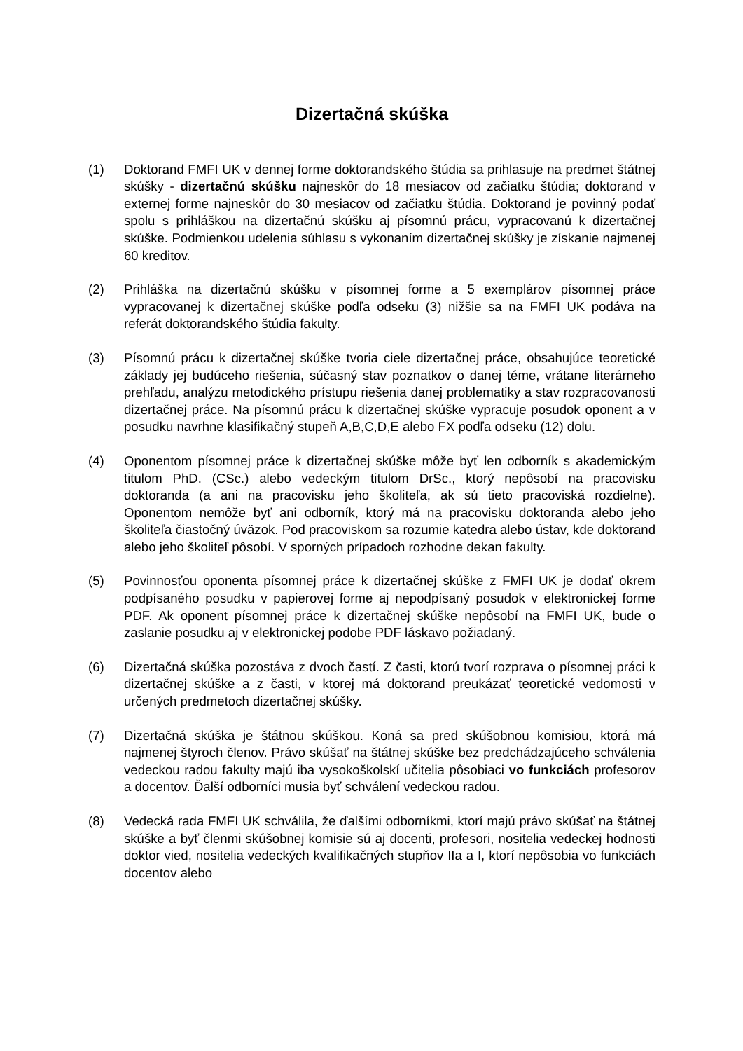Dizertačná skúška
(1) Doktorand FMFI UK v dennej forme doktorandského štúdia sa prihlasuje na predmet štátnej skúšky - dizertačnú skúšku najneskôr do 18 mesiacov od začiatku štúdia; doktorand v externej forme najneskôr do 30 mesiacov od začiatku štúdia. Doktorand je povinný podať spolu s prihláškou na dizertačnú skúšku aj písomnú prácu, vypracovanú k dizertačnej skúške. Podmienkou udelenia súhlasu s vykonaním dizertačnej skúšky je získanie najmenej 60 kreditov.
(2) Prihláška na dizertačnú skúšku v písomnej forme a 5 exemplárov písomnej práce vypracovanej k dizertačnej skúške podľa odseku (3) nižšie sa na FMFI UK podáva na referát doktorandského štúdia fakulty.
(3) Písomnú prácu k dizertačnej skúške tvoria ciele dizertačnej práce, obsahujúce teoretické základy jej budúceho riešenia, súčasný stav poznatkov o danej téme, vrátane literárneho prehľadu, analýzu metodického prístupu riešenia danej problematiky a stav rozpracovanosti dizertačnej práce. Na písomnú prácu k dizertačnej skúške vypracuje posudok oponent a v posudku navrhne klasifikačný stupeň A,B,C,D,E alebo FX podľa odseku (12) dolu.
(4) Oponentom písomnej práce k dizertačnej skúške môže byť len odborník s akademickým titulom PhD. (CSc.) alebo vedeckým titulom DrSc., ktorý nepôsobí na pracovisku doktoranda (a ani na pracovisku jeho školiteľa, ak sú tieto pracoviská rozdielne). Oponentom nemôže byť ani odborník, ktorý má na pracovisku doktoranda alebo jeho školiteľa čiastočný úväzok. Pod pracoviskom sa rozumie katedra alebo ústav, kde doktorand alebo jeho školiteľ pôsobí. V sporných prípadoch rozhodne dekan fakulty.
(5) Povinnosťou oponenta písomnej práce k dizertačnej skúške z FMFI UK je dodať okrem podpísaného posudku v papierovej forme aj nepodpísaný posudok v elektronickej forme PDF. Ak oponent písomnej práce k dizertačnej skúške nepôsobí na FMFI UK, bude o zaslanie posudku aj v elektronickej podobe PDF láskavo požiadaný.
(6) Dizertačná skúška pozostáva z dvoch častí. Z časti, ktorú tvorí rozprava o písomnej práci k dizertačnej skúške a z časti, v ktorej má doktorand preukázať teoretické vedomosti v určených predmetoch dizertačnej skúšky.
(7) Dizertačná skúška je štátnou skúškou. Koná sa pred skúšobnou komisiou, ktorá má najmenej štyroch členov. Právo skúšať na štátnej skúške bez predchádzajúceho schválenia vedeckou radou fakulty majú iba vysokoškolskí učitelia pôsobiaci vo funkciách profesorov a docentov. Ďalší odborníci musia byť schválení vedeckou radou.
(8) Vedecká rada FMFI UK schválila, že ďalšími odborníkmi, ktorí majú právo skúšať na štátnej skúške a byť členmi skúšobnej komisie sú aj docenti, profesori, nositelia vedeckej hodnosti doktor vied, nositelia vedeckých kvalifikačných stupňov IIa a I, ktorí nepôsobia vo funkciách docentov alebo